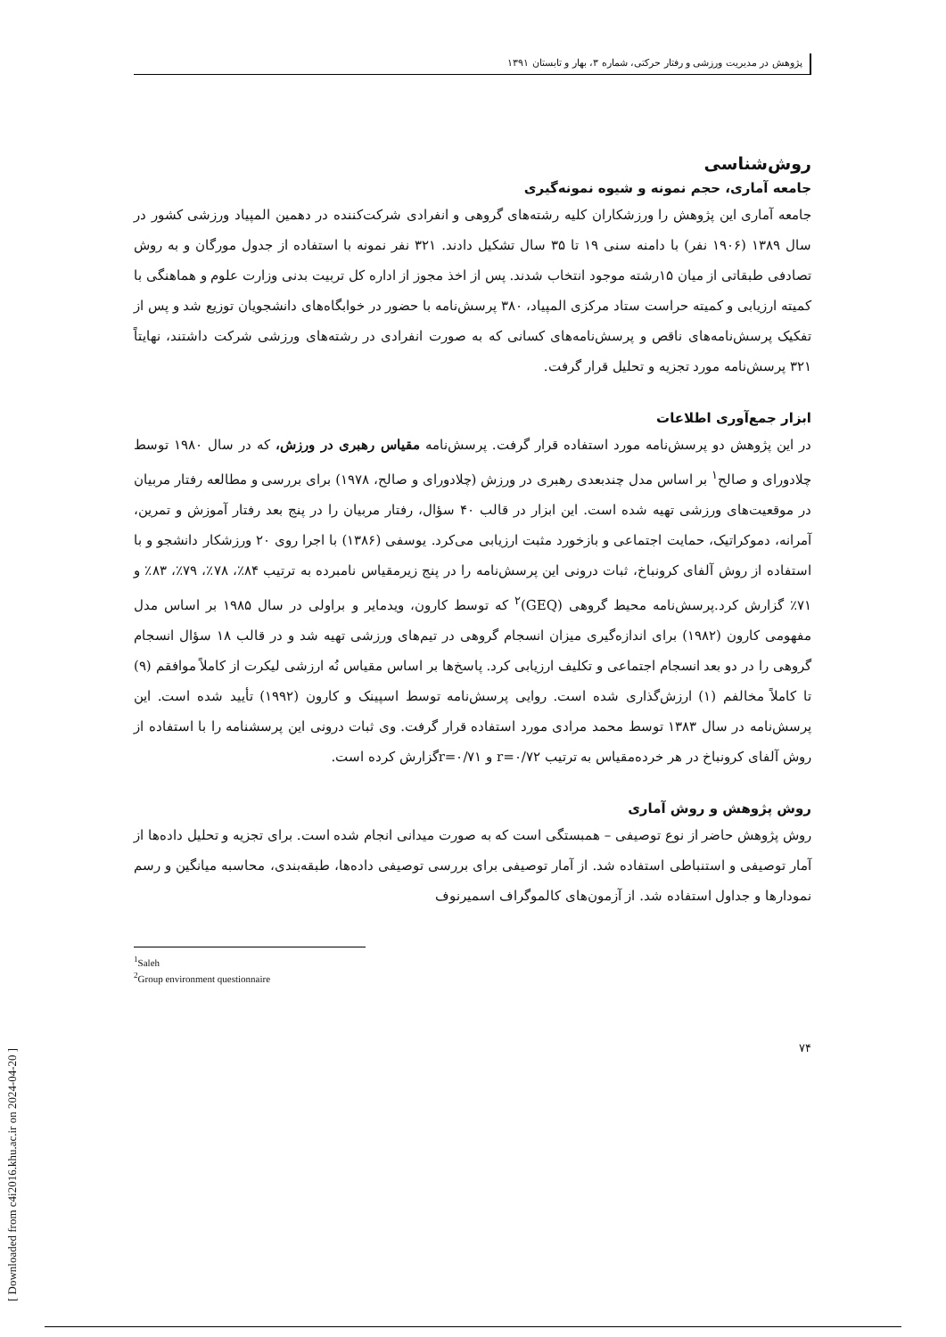پژوهش در مدیریت ورزشی و رفتار حرکتی، شماره ۳، بهار و تابستان ۱۳۹۱
روش‌شناسی
جامعه آماری، حجم نمونه و شیوه نمونه‌گیری
جامعه آماری این پژوهش را ورزشکاران کلیه رشته‌های گروهی و انفرادی شرکت‌کننده در دهمین المپیاد ورزشی کشور در سال ۱۳۸۹ (۱۹۰۶ نفر) با دامنه سنی ۱۹ تا ۳۵ سال تشکیل دادند. ۳۲۱ نفر نمونه با استفاده از جدول مورگان و به روش تصادفی طبقاتی از میان ۱۵رشته موجود انتخاب شدند. پس از اخذ مجوز از اداره کل تربیت بدنی وزارت علوم و هماهنگی با کمیته ارزیابی و کمیته حراست ستاد مرکزی المپیاد، ۳۸۰ پرسش‌نامه با حضور در خوابگاه‌های دانشجویان توزیع شد و پس از تفکیک پرسش‌نامه‌های ناقص و پرسش‌نامه‌های کسانی که به صورت انفرادی در رشته‌های ورزشی شرکت داشتند، نهایتاً ۳۲۱ پرسش‌نامه مورد تجزیه و تحلیل قرار گرفت.
ابزار جمع‌آوری اطلاعات
در این پژوهش دو پرسش‌نامه مورد استفاده قرار گرفت. پرسش‌نامه مقیاس رهبری در ورزش، که در سال ۱۹۸۰ توسط چلادورای و صالح<sup>۱</sup> بر اساس مدل چندبعدی رهبری در ورزش (چلادورای و صالح، ۱۹۷۸) برای بررسی و مطالعه رفتار مربیان در موقعیت‌های ورزشی تهیه شده است. این ابزار در قالب ۴۰ سؤال، رفتار مربیان را در پنج بعد رفتار آموزش و تمرین، آمرانه، دموکراتیک، حمایت اجتماعی و بازخورد مثبت ارزیابی می‌کرد. یوسفی (۱۳۸۶) با اجرا روی ۲۰ ورزشکار دانشجو و با استفاده از روش آلفای کرونباخ، ثبات درونی این پرسش‌نامه را در پنج زیرمقیاس نامبرده به ترتیب ۸۴٪، ۷۸٪، ۷۹٪، ۸۳٪ و ۷۱٪ گزارش کرد.پرسش‌نامه محیط گروهی (GEQ)<sup>۲</sup> که توسط کارون، ویدمایر و براولی در سال ۱۹۸۵ بر اساس مدل مفهومی کارون (۱۹۸۲) برای اندازه‌گیری میزان انسجام گروهی در تیم‌های ورزشی تهیه شد و در قالب ۱۸ سؤال انسجام گروهی را در دو بعد انسجام اجتماعی و تکلیف ارزیابی کرد. پاسخ‌ها بر اساس مقیاس نُه ارزشی لیکرت از کاملاً موافقم (۹) تا کاملاً مخالفم (۱) ارزش‌گذاری شده است. روایی پرسش‌نامه توسط اسپینک و کارون (۱۹۹۲) تأیید شده است. این پرسش‌نامه در سال ۱۳۸۳ توسط محمد مرادی مورد استفاده قرار گرفت. وی ثبات درونی این پرسشنامه را با استفاده از روش آلفای کرونباخ در هر خرده‌مقیاس به ترتیب r=۰/۷۲ و r=۰/۷۱گزارش کرده است.
روش پژوهش و روش آماری
روش پژوهش حاضر از نوع توصیفی – همبستگی است که به صورت میدانی انجام شده است. برای تجزیه و تحلیل داده‌ها از آمار توصیفی و استنباطی استفاده شد. از آمار توصیفی برای بررسی توصیفی داده‌ها، طبقه‌بندی، محاسبه میانگین و رسم نمودارها و جداول استفاده شد. از آزمون‌های کالموگراف اسمیرنوف
<sup>1</sup> Saleh
<sup>2</sup> Group environment questionnaire
۷۴
[ Downloaded from c4i2016.khu.ac.ir on 2024-04-20 ]